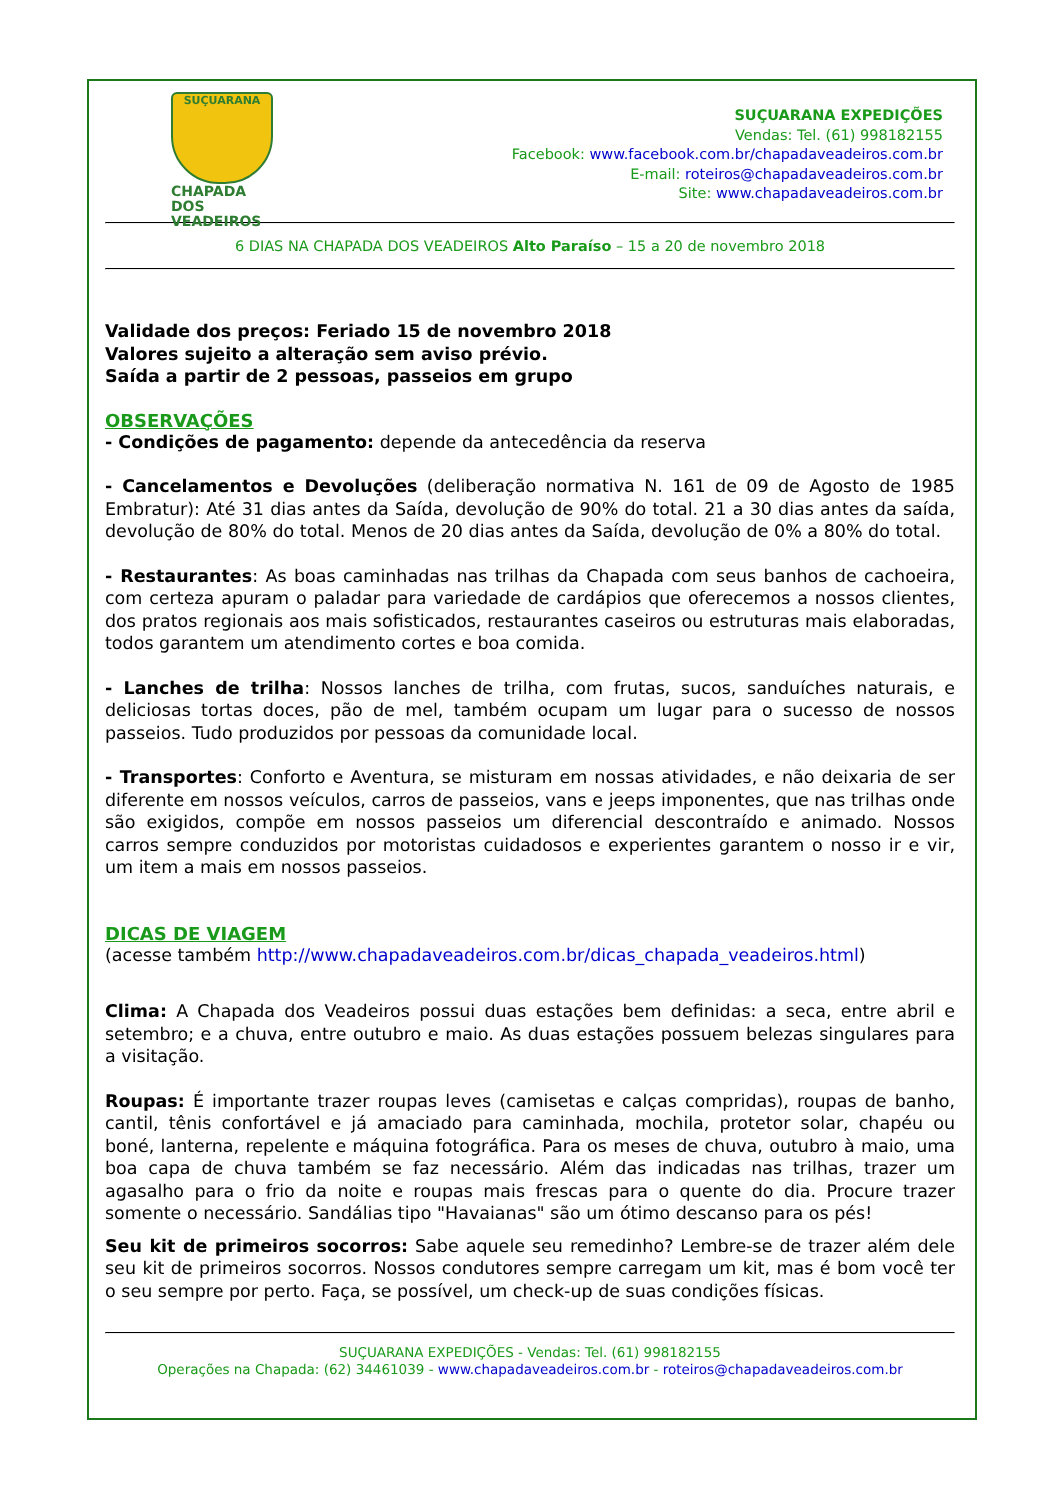SUÇUARANA
CHAPADA DOS
VEADEIROS
SUÇUARANA EXPEDIÇÕES
Vendas: Tel. (61) 998182155
Facebook: www.facebook.com.br/chapadaveadeiros.com.br
E-mail: roteiros@chapadaveadeiros.com.br
Site: www.chapadaveadeiros.com.br
6 DIAS NA CHAPADA DOS VEADEIROS Alto Paraíso – 15 a 20 de novembro 2018
Validade dos preços: Feriado 15 de novembro 2018
Valores sujeito a alteração sem aviso prévio.
Saída a partir de 2 pessoas, passeios em grupo
OBSERVAÇÕES
- Condições de pagamento: depende da antecedência da reserva
- Cancelamentos e Devoluções (deliberação normativa N. 161 de 09 de Agosto de 1985 Embratur): Até 31 dias antes da Saída, devolução de 90% do total. 21 a 30 dias antes da saída, devolução de 80% do total. Menos de 20 dias antes da Saída, devolução de 0% a 80% do total.
- Restaurantes: As boas caminhadas nas trilhas da Chapada com seus banhos de cachoeira, com certeza apuram o paladar para variedade de cardápios que oferecemos a nossos clientes, dos pratos regionais aos mais sofisticados, restaurantes caseiros ou estruturas mais elaboradas, todos garantem um atendimento cortes e boa comida.
- Lanches de trilha: Nossos lanches de trilha, com frutas, sucos, sanduíches naturais, e deliciosas tortas doces, pão de mel, também ocupam um lugar para o sucesso de nossos passeios. Tudo produzidos por pessoas da comunidade local.
- Transportes: Conforto e Aventura, se misturam em nossas atividades, e não deixaria de ser diferente em nossos veículos, carros de passeios, vans e jeeps imponentes, que nas trilhas onde são exigidos, compõe em nossos passeios um diferencial descontraído e animado. Nossos carros sempre conduzidos por motoristas cuidadosos e experientes garantem o nosso ir e vir, um item a mais em nossos passeios.
DICAS DE VIAGEM
(acesse também http://www.chapadaveadeiros.com.br/dicas_chapada_veadeiros.html)
Clima: A Chapada dos Veadeiros possui duas estações bem definidas: a seca, entre abril e setembro; e a chuva, entre outubro e maio. As duas estações possuem belezas singulares para a visitação.
Roupas: É importante trazer roupas leves (camisetas e calças compridas), roupas de banho, cantil, tênis confortável e já amaciado para caminhada, mochila, protetor solar, chapéu ou boné, lanterna, repelente e máquina fotográfica. Para os meses de chuva, outubro à maio, uma boa capa de chuva também se faz necessário. Além das indicadas nas trilhas, trazer um agasalho para o frio da noite e roupas mais frescas para o quente do dia. Procure trazer somente o necessário. Sandálias tipo "Havaianas" são um ótimo descanso para os pés!
Seu kit de primeiros socorros: Sabe aquele seu remedinho? Lembre-se de trazer além dele seu kit de primeiros socorros. Nossos condutores sempre carregam um kit, mas é bom você ter o seu sempre por perto. Faça, se possível, um check-up de suas condições físicas.
SUÇUARANA EXPEDIÇÕES - Vendas: Tel. (61) 998182155
Operações na Chapada: (62) 34461039 - www.chapadaveadeiros.com.br - roteiros@chapadaveadeiros.com.br